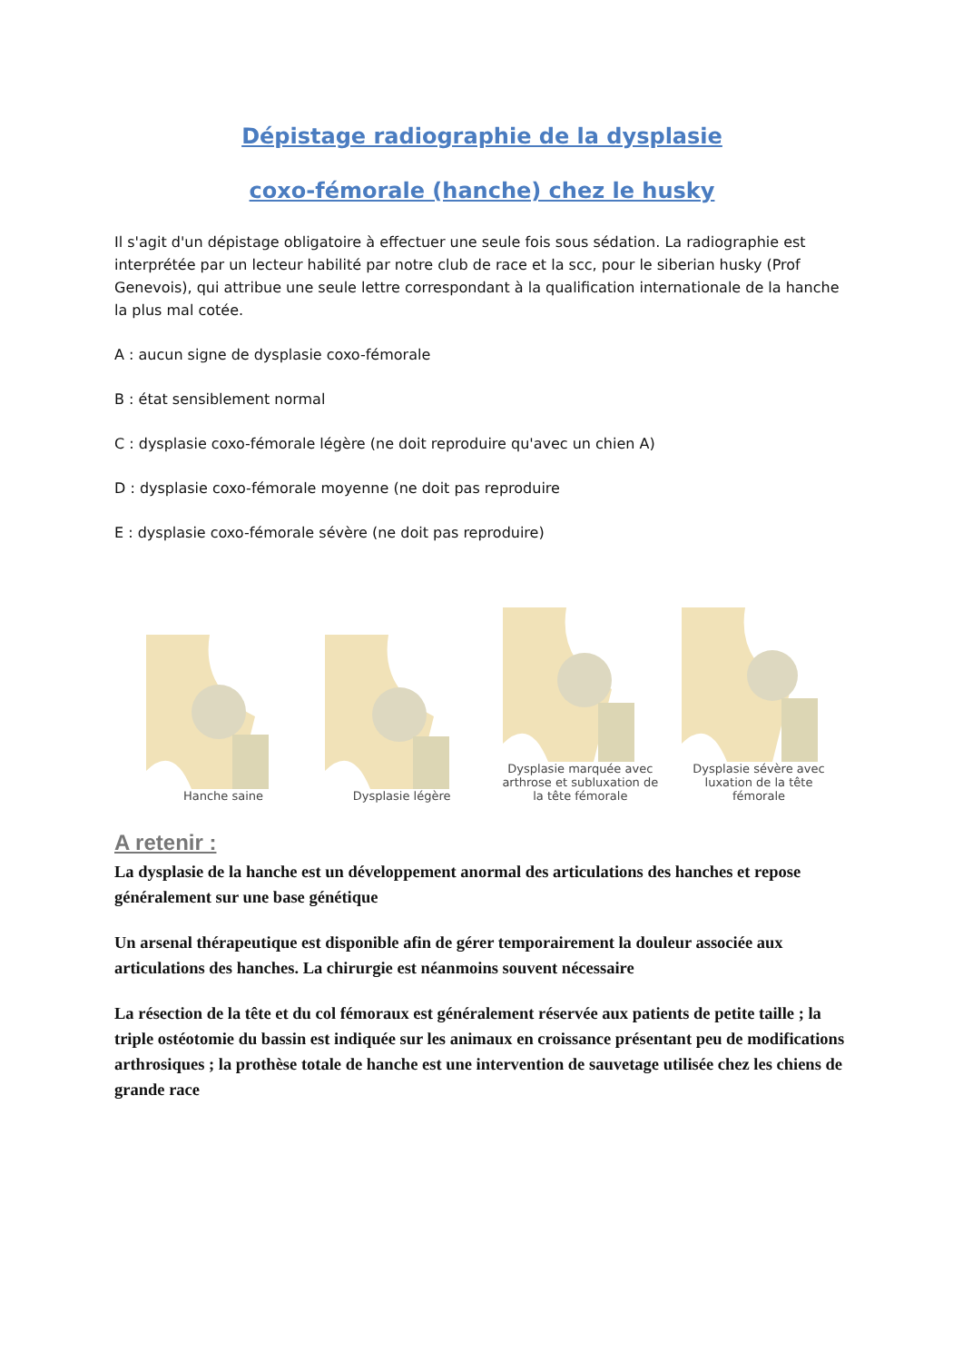Dépistage radiographie de la dysplasie
coxo-fémorale (hanche) chez le husky
Il s'agit d'un dépistage obligatoire à effectuer une seule fois sous sédation. La radiographie est interprétée par un lecteur habilité par notre club de race et la scc, pour le siberian husky (Prof Genevois), qui attribue une seule lettre correspondant à la qualification internationale de la hanche la plus mal cotée.
A : aucun signe de dysplasie coxo-fémorale
B : état sensiblement normal
C : dysplasie coxo-fémorale légère (ne doit reproduire qu'avec un chien A)
D : dysplasie coxo-fémorale moyenne (ne doit pas reproduire
E : dysplasie coxo-fémorale sévère (ne doit pas reproduire)
Hanche saine
Dysplasie légère
Dysplasie marquée avec arthrose et subluxation de la tête fémorale
Dysplasie sévère avec luxation de la tête fémorale
A retenir :
La dysplasie de la hanche est un développement anormal des articulations des hanches et repose généralement sur une base génétique
Un arsenal thérapeutique est disponible afin de gérer temporairement la douleur associée aux articulations des hanches. La chirurgie est néanmoins souvent nécessaire
La résection de la tête et du col fémoraux est généralement réservée aux patients de petite taille ; la triple ostéotomie du bassin est indiquée sur les animaux en croissance présentant peu de modifications arthrosiques ; la prothèse totale de hanche est une intervention de sauvetage utilisée chez les chiens de grande race